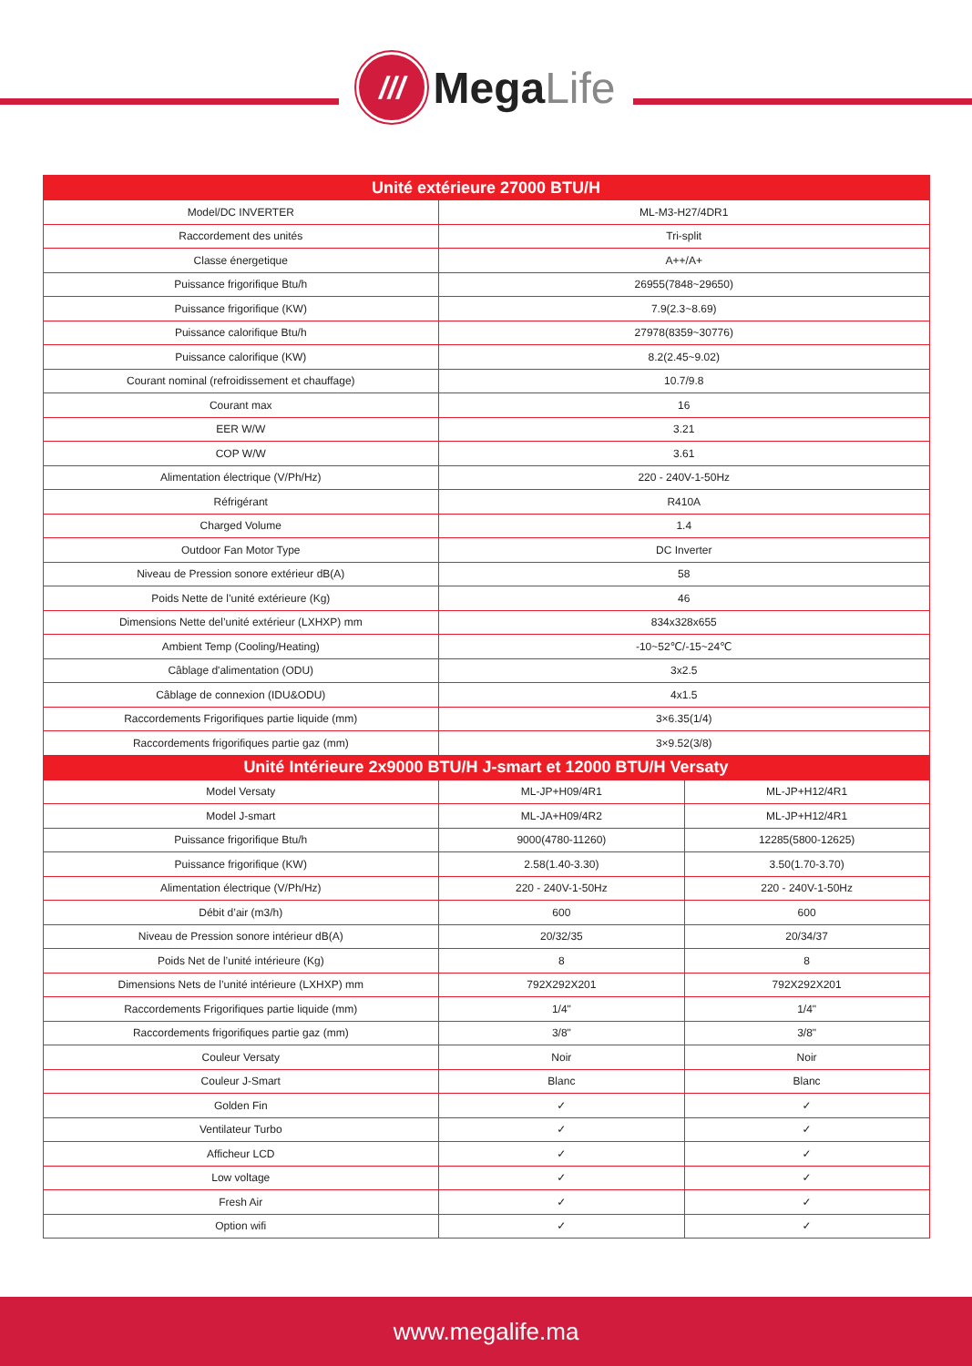///
MegaLife
| Unité extérieure 27000 BTU/H | | |
| --- | --- | --- |
| Model/DC INVERTER | ML-M3-H27/4DR1 | |
| Raccordement des unités | Tri-split | |
| Classe énergetique | A++/A+ | |
| Puissance frigorifique Btu/h | 26955(7848~29650) | |
| Puissance frigorifique (KW) | 7.9(2.3~8.69) | |
| Puissance calorifique Btu/h | 27978(8359~30776) | |
| Puissance calorifique (KW) | 8.2(2.45~9.02) | |
| Courant nominal (refroidissement et chauffage) | 10.7/9.8 | |
| Courant max | 16 | |
| EER W/W | 3.21 | |
| COP W/W | 3.61 | |
| Alimentation électrique (V/Ph/Hz) | 220 - 240V-1-50Hz | |
| Réfrigérant | R410A | |
| Charged Volume | 1.4 | |
| Outdoor Fan Motor Type | DC Inverter | |
| Niveau de Pression sonore extérieur dB(A) | 58 | |
| Poids Nette de l’unité extérieure (Kg) | 46 | |
| Dimensions Nette del’unité extérieur (LXHXP) mm | 834x328x655 | |
| Ambient Temp (Cooling/Heating) | -10~52℃/-15~24℃ | |
| Câblage d'alimentation (ODU) | 3x2.5 | |
| Câblage de connexion (IDU&ODU) | 4x1.5 | |
| Raccordements Frigorifiques partie liquide (mm) | 3×6.35(1/4) | |
| Raccordements frigorifiques partie gaz (mm) | 3×9.52(3/8) | |
| Unité Intérieure 2x9000 BTU/H J-smart et 12000 BTU/H Versaty | | |
| Model Versaty | ML-JP+H09/4R1 | ML-JP+H12/4R1 |
| Model J-smart | ML-JA+H09/4R2 | ML-JP+H12/4R1 |
| Puissance frigorifique Btu/h | 9000(4780-11260) | 12285(5800-12625) |
| Puissance frigorifique (KW) | 2.58(1.40-3.30) | 3.50(1.70-3.70) |
| Alimentation électrique (V/Ph/Hz) | 220 - 240V-1-50Hz | 220 - 240V-1-50Hz |
| Débit d’air (m3/h) | 600 | 600 |
| Niveau de Pression sonore intérieur dB(A) | 20/32/35 | 20/34/37 |
| Poids Net de l’unité intérieure (Kg) | 8 | 8 |
| Dimensions Nets de l’unité intérieure (LXHXP) mm | 792X292X201 | 792X292X201 |
| Raccordements Frigorifiques partie liquide (mm) | 1/4" | 1/4" |
| Raccordements frigorifiques partie gaz (mm) | 3/8" | 3/8" |
| Couleur Versaty | Noir | Noir |
| Couleur J-Smart | Blanc | Blanc |
| Golden Fin | ✓ | ✓ |
| Ventilateur Turbo | ✓ | ✓ |
| Afficheur LCD | ✓ | ✓ |
| Low voltage | ✓ | ✓ |
| Fresh Air | ✓ | ✓ |
| Option wifi | ✓ | ✓ |
www.megalife.ma